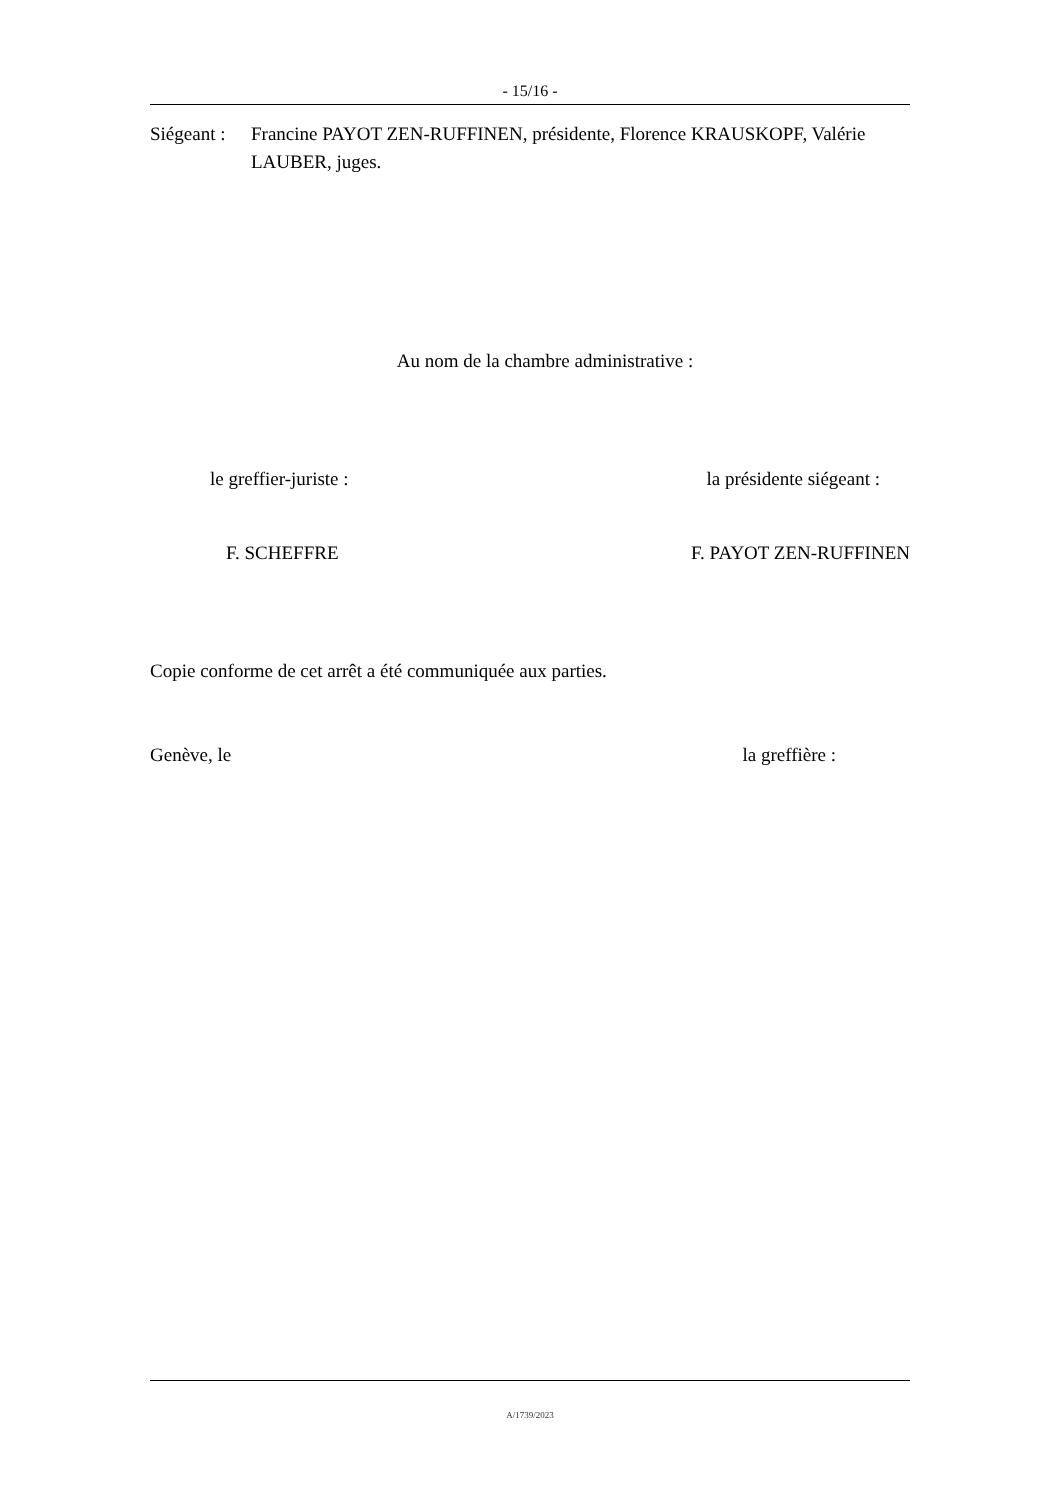- 15/16 -
Siégeant :
Francine PAYOT ZEN-RUFFINEN, présidente, Florence KRAUSKOPF, Valérie LAUBER, juges.
Au nom de la chambre administrative :
le greffier-juriste : la présidente siégeant :
F. SCHEFFRE F. PAYOT ZEN-RUFFINEN
Copie conforme de cet arrêt a été communiquée aux parties.
Genève, le la greffière :
A/1739/2023